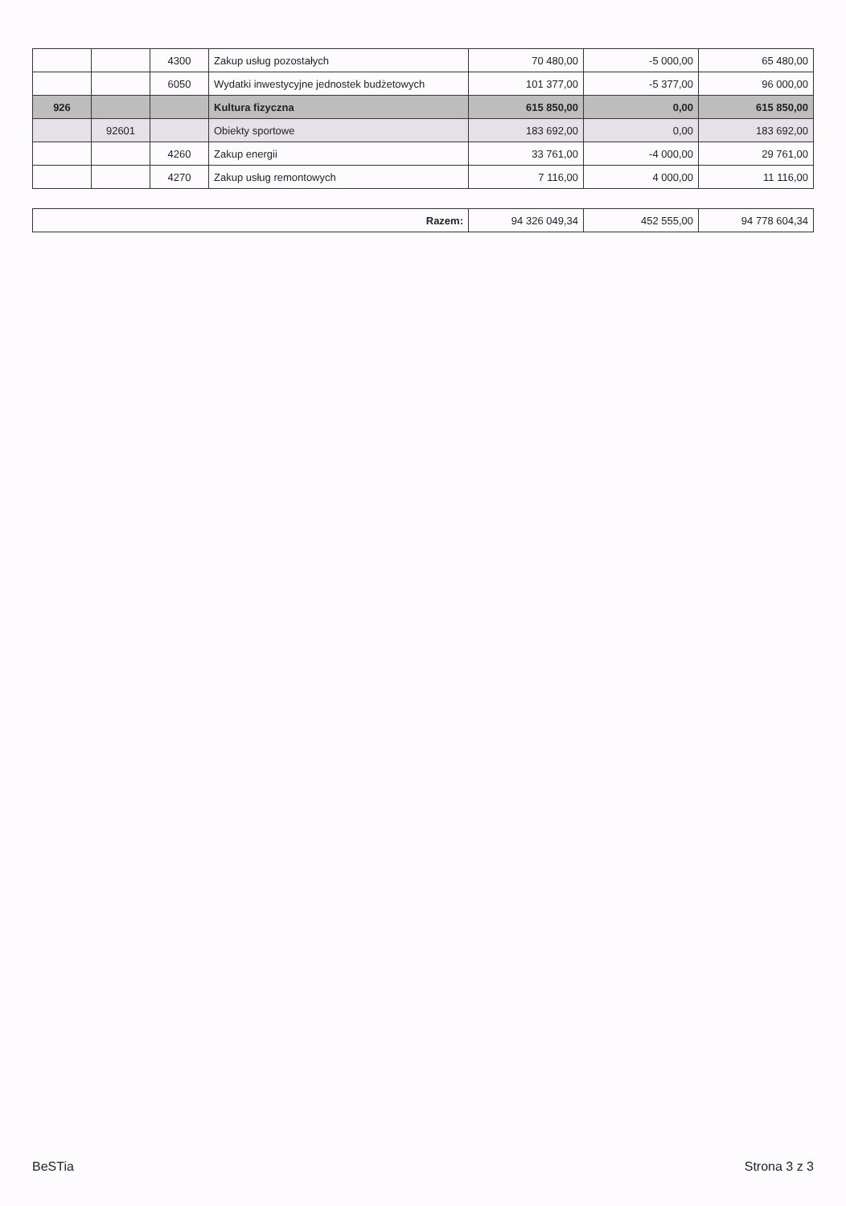| | | 4300 | Zakup usług pozostałych | 70 480,00 | -5 000,00 | 65 480,00 |
| | | 6050 | Wydatki inwestycyjne jednostek budżetowych | 101 377,00 | -5 377,00 | 96 000,00 |
| 926 | | | Kultura fizyczna | 615 850,00 | 0,00 | 615 850,00 |
| | 92601 | | Obiekty sportowe | 183 692,00 | 0,00 | 183 692,00 |
| | | 4260 | Zakup energii | 33 761,00 | -4 000,00 | 29 761,00 |
| | | 4270 | Zakup usług remontowych | 7 116,00 | 4 000,00 | 11 116,00 |
| Razem: | 94 326 049,34 | 452 555,00 | 94 778 604,34 |
BeSTia Strona 3 z 3